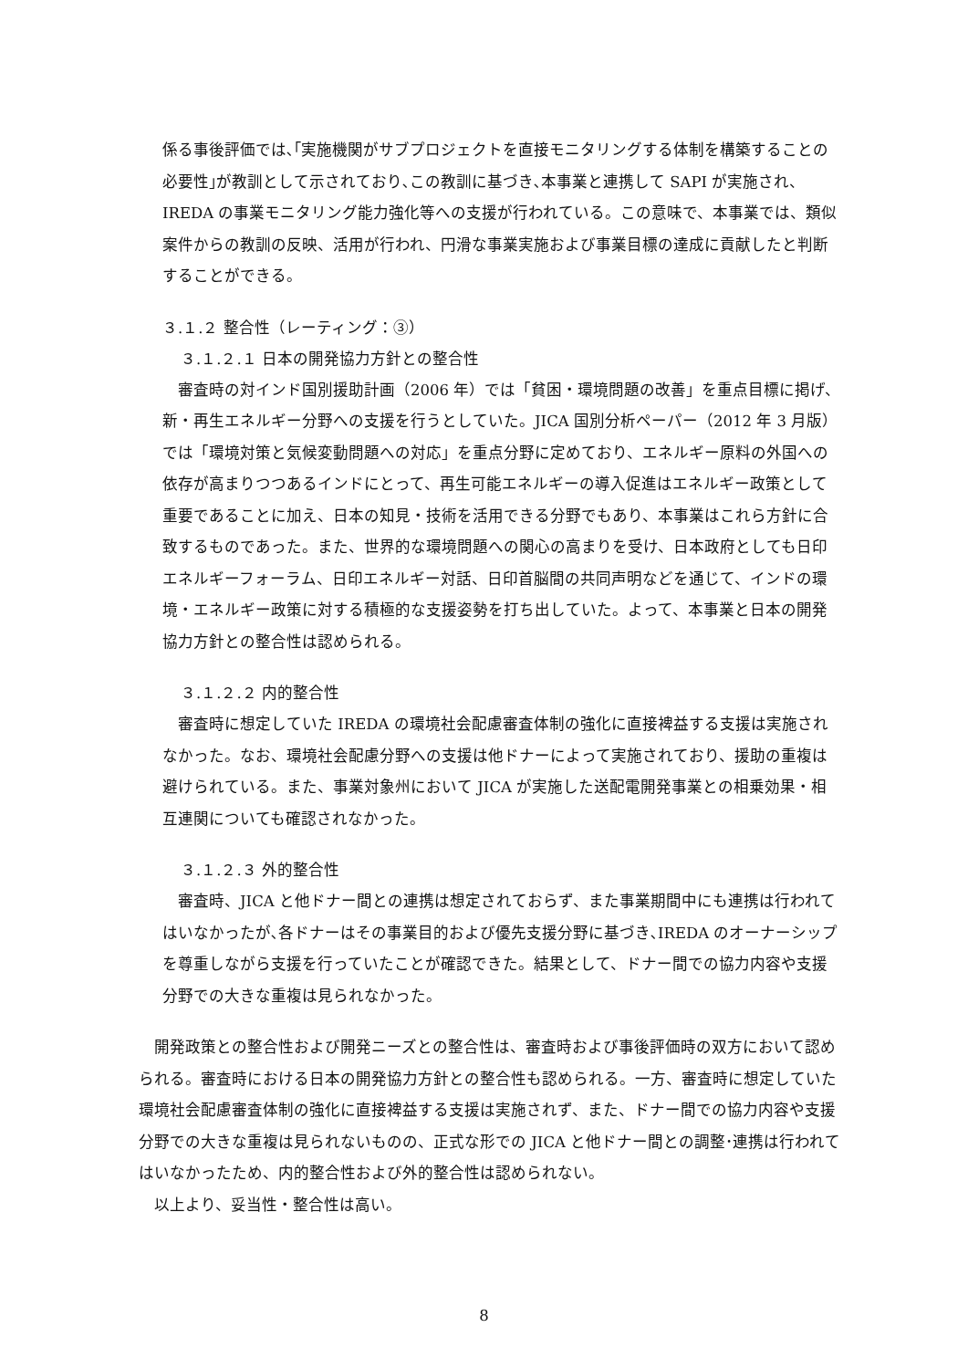係る事後評価では､｢実施機関がサブプロジェクトを直接モニタリングする体制を構築することの必要性｣が教訓として示されており､この教訓に基づき､本事業と連携して SAPI が実施され、IREDA の事業モニタリング能力強化等への支援が行われている。この意味で、本事業では、類似案件からの教訓の反映、活用が行われ、円滑な事業実施および事業目標の達成に貢献したと判断することができる。
３.１.２ 整合性（レーティング：③）
３.１.２.１ 日本の開発協力方針との整合性
　審査時の対インド国別援助計画（2006 年）では「貧困・環境問題の改善」を重点目標に掲げ、新・再生エネルギー分野への支援を行うとしていた。JICA 国別分析ペーパー（2012 年 3 月版）では「環境対策と気候変動問題への対応」を重点分野に定めており、エネルギー原料の外国への依存が高まりつつあるインドにとって、再生可能エネルギーの導入促進はエネルギー政策として重要であることに加え、日本の知見・技術を活用できる分野でもあり、本事業はこれら方針に合致するものであった。また、世界的な環境問題への関心の高まりを受け、日本政府としても日印エネルギーフォーラム、日印エネルギー対話、日印首脳間の共同声明などを通じて、インドの環境・エネルギー政策に対する積極的な支援姿勢を打ち出していた。よって、本事業と日本の開発協力方針との整合性は認められる。
３.１.２.２ 内的整合性
　審査時に想定していた IREDA の環境社会配慮審査体制の強化に直接裨益する支援は実施されなかった。なお、環境社会配慮分野への支援は他ドナーによって実施されており、援助の重複は避けられている。また、事業対象州において JICA が実施した送配電開発事業との相乗効果・相互連関についても確認されなかった。
３.１.２.３ 外的整合性
　審査時、JICA と他ドナー間との連携は想定されておらず、また事業期間中にも連携は行われてはいなかったが､各ドナーはその事業目的および優先支援分野に基づき､IREDA のオーナーシップを尊重しながら支援を行っていたことが確認できた。結果として、ドナー間での協力内容や支援分野での大きな重複は見られなかった。
　開発政策との整合性および開発ニーズとの整合性は、審査時および事後評価時の双方において認められる。審査時における日本の開発協力方針との整合性も認められる。一方、審査時に想定していた環境社会配慮審査体制の強化に直接裨益する支援は実施されず、また、ドナー間での協力内容や支援分野での大きな重複は見られないものの、正式な形での JICA と他ドナー間との調整･連携は行われてはいなかったため、内的整合性および外的整合性は認められない。
　以上より、妥当性・整合性は高い。
8